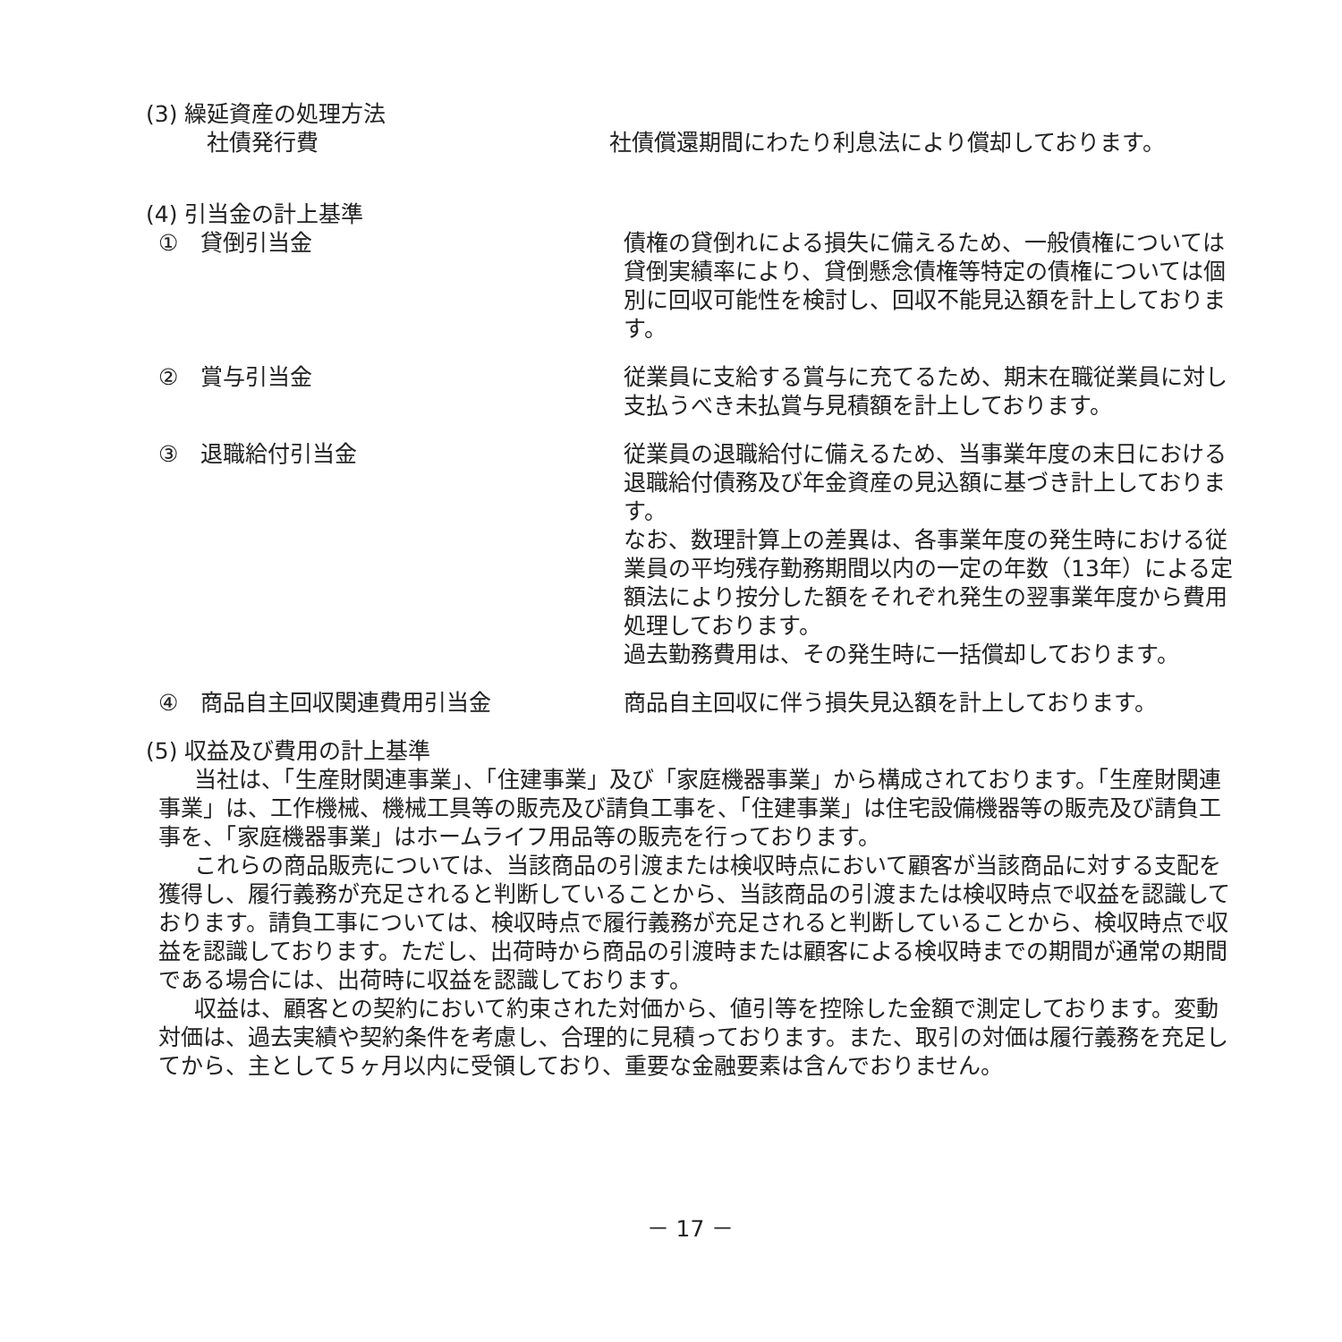(3) 繰延資産の処理方法
社債発行費 社債償還期間にわたり利息法により償却しております。
(4) 引当金の計上基準
①　貸倒引当金 債権の貸倒れによる損失に備えるため、一般債権については貸倒実績率により、貸倒懸念債権等特定の債権については個別に回収可能性を検討し、回収不能見込額を計上しております。
②　賞与引当金 従業員に支給する賞与に充てるため、期末在職従業員に対し支払うべき未払賞与見積額を計上しております。
③　退職給付引当金 従業員の退職給付に備えるため、当事業年度の末日における退職給付債務及び年金資産の見込額に基づき計上しております。
なお、数理計算上の差異は、各事業年度の発生時における従業員の平均残存勤務期間以内の一定の年数（13年）による定額法により按分した額をそれぞれ発生の翌事業年度から費用処理しております。
過去勤務費用は、その発生時に一括償却しております。
④　商品自主回収関連費用引当金 商品自主回収に伴う損失見込額を計上しております。
(5) 収益及び費用の計上基準
当社は、「生産財関連事業」、「住建事業」及び「家庭機器事業」から構成されております。「生産財関連事業」は、工作機械、機械工具等の販売及び請負工事を、「住建事業」は住宅設備機器等の販売及び請負工事を、「家庭機器事業」はホームライフ用品等の販売を行っております。
これらの商品販売については、当該商品の引渡または検収時点において顧客が当該商品に対する支配を獲得し、履行義務が充足されると判断していることから、当該商品の引渡または検収時点で収益を認識しております。請負工事については、検収時点で履行義務が充足されると判断していることから、検収時点で収益を認識しております。ただし、出荷時から商品の引渡時または顧客による検収時までの期間が通常の期間である場合には、出荷時に収益を認識しております。
収益は、顧客との契約において約束された対価から、値引等を控除した金額で測定しております。変動対価は、過去実績や契約条件を考慮し、合理的に見積っております。また、取引の対価は履行義務を充足してから、主として５ヶ月以内に受領しており、重要な金融要素は含んでおりません。
－ 17 －